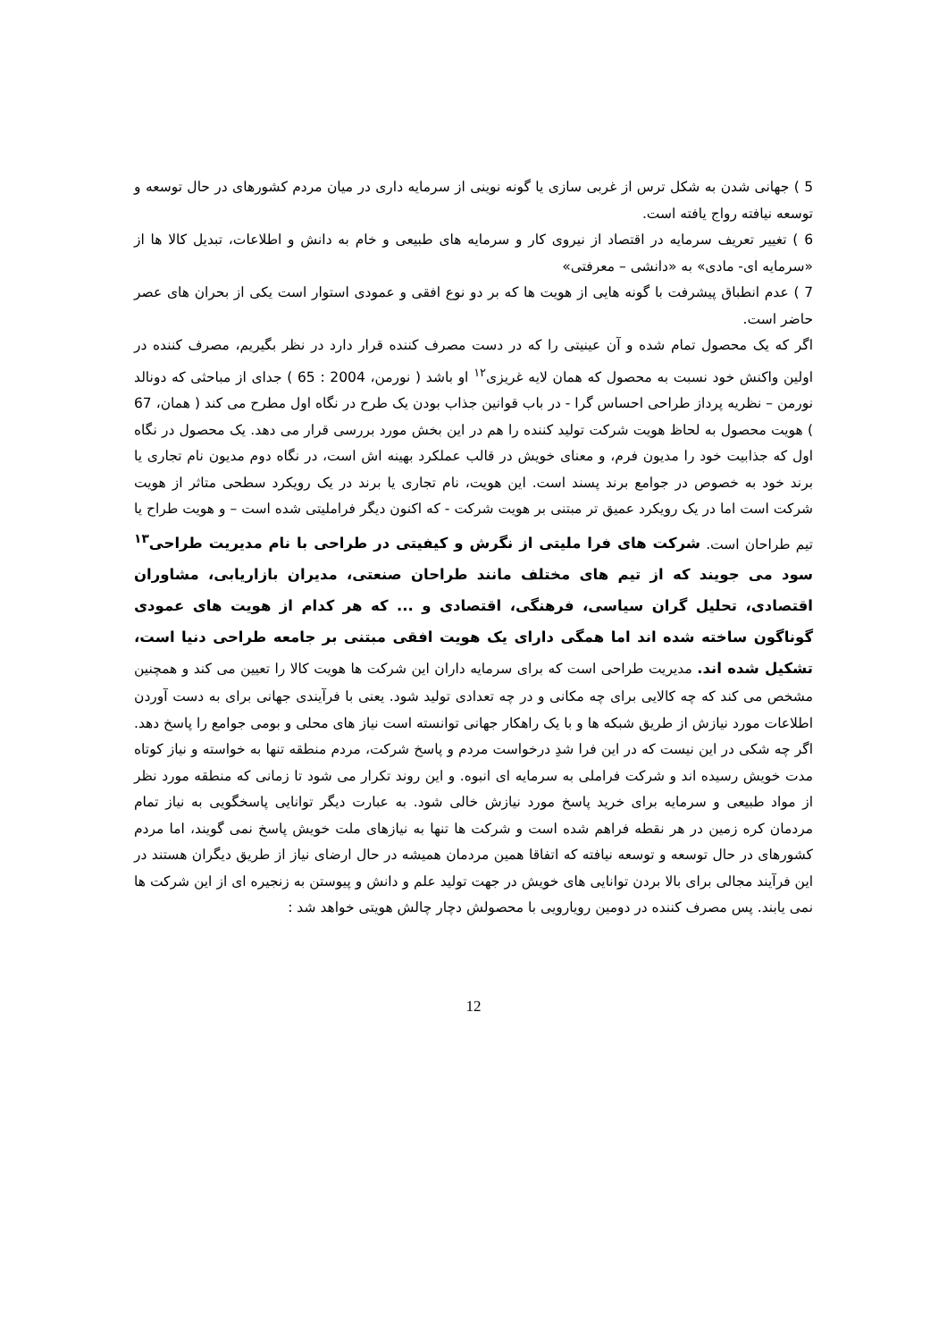5 ) جهانی شدن به شکل ترس از غربی سازی یا گونه نوینی از سرمایه داری در میان مردم کشورهای در حال توسعه و توسعه نیافته رواج یافته است.
6 ) تغییر تعریف سرمایه در اقتصاد از نیروی کار و سرمایه های طبیعی و خام به دانش و اطلاعات، تبدیل کالا ها از «سرمایه ای- مادی» به «دانشی – معرفتی»
7 ) عدم انطباق پیشرفت با گونه هایی از هویت ها که بر دو نوع افقی و عمودی استوار است یکی از بحران های عصر حاضر است.
اگر که یک محصول تمام شده و آن عینیتی را که در دست مصرف کننده قرار دارد در نظر بگیریم، مصرف کننده در اولین واکنش خود نسبت به محصول که همان لایه غریزی<sup>۱۲</sup> او باشد ( نورمن، 2004 : 65 ) جدای از مباحثی که دونالد نورمن – نظریه پرداز طراحی احساس گرا - در باب قوانین جذاب بودن یک طرح در نگاه اول مطرح می کند ( همان، 67 ) هویت محصول به لحاظ هویت شرکت تولید کننده را هم در این بخش مورد بررسی قرار می دهد. یک محصول در نگاه اول که جذابیت خود را مدیون فرم، و معنای خویش در قالب عملکرد بهینه اش است، در نگاه دوم مدیون نام تجاری یا برند خود به خصوص در جوامع برند پسند است. این هویت، نام تجاری یا برند در یک رویکرد سطحی متاثر از هویت شرکت است اما در یک رویکرد عمیق تر مبتنی بر هویت شرکت - که اکنون دیگر فراملیتی شده است – و هویت طراح یا تیم طراحان است. شرکت های فرا ملیتی از نگرش و کیفیتی در طراحی با نام مدیریت طراحی<sup>۱۳</sup> سود می جویند که از تیم های مختلف مانند طراحان صنعتی، مدیران بازاریابی، مشاوران اقتصادی، تحلیل گران سیاسی، فرهنگی، اقتصادی و ... که هر کدام از هویت های عمودی گوناگون ساخته شده اند اما همگی دارای یک هویت افقی مبتنی بر جامعه طراحی دنیا است، تشکیل شده اند. مدیریت طراحی است که برای سرمایه داران این شرکت ها هویت کالا را تعیین می کند و همچنین مشخص می کند که چه کالایی برای چه مکانی و در چه تعدادی تولید شود. یعنی با فرآیندی جهانی برای به دست آوردن اطلاعات مورد نیازش از طریق شبکه ها و با یک راهکار جهانی توانسته است نیاز های محلی و بومی جوامع را پاسخ دهد. اگر چه شکی در این نیست که در این فرا شدِ درخواست مردم و پاسخ شرکت، مردم منطقه تنها به خواسته و نیاز کوتاه مدت خویش رسیده اند و شرکت فراملی به سرمایه ای انبوه. و این روند تکرار می شود تا زمانی که منطقه مورد نظر از مواد طبیعی و سرمایه برای خرید پاسخ مورد نیازش خالی شود. به عبارت دیگر توانایی پاسخگویی به نیاز تمام مردمان کره زمین در هر نقطه فراهم شده است و شرکت ها تنها به نیازهای ملت خویش پاسخ نمی گویند، اما مردم کشورهای در حال توسعه و توسعه نیافته که اتفاقا همین مردمان همیشه در حال ارضای نیاز از طریق دیگران هستند در این فرآیند مجالی برای بالا بردن توانایی های خویش در جهت تولید علم و دانش و پیوستن به زنجیره ای از این شرکت ها نمی یابند. پس مصرف کننده در دومین رویارویی با محصولش دچار چالش هویتی خواهد شد :
12